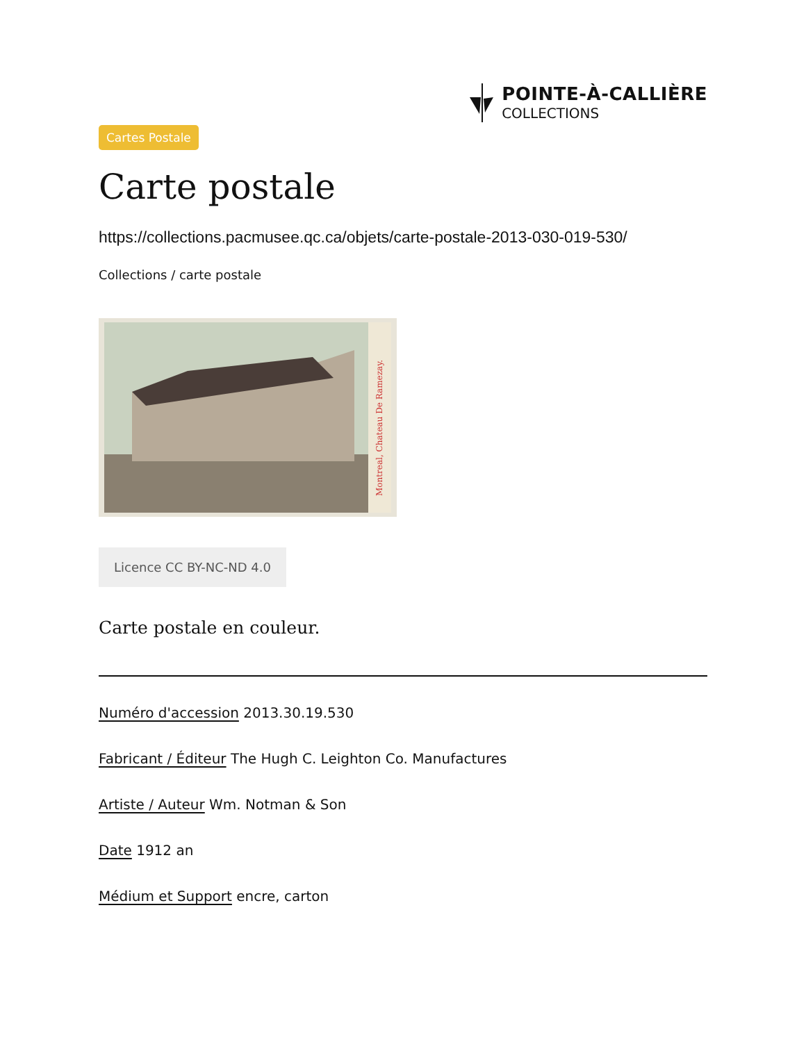POINTE-À-CALLIÈRE
COLLECTIONS
Cartes Postale
Carte postale
https://collections.pacmusee.qc.ca/objets/carte-postale-2013-030-019-530/
Collections / carte postale
Montreal, Chateau De Ramezay.
Licence CC BY-NC-ND 4.0
Carte postale en couleur.
Numéro d'accession 2013.30.19.530
Fabricant / Éditeur The Hugh C. Leighton Co. Manufactures
Artiste / Auteur Wm. Notman & Son
Date 1912 an
Médium et Support encre, carton